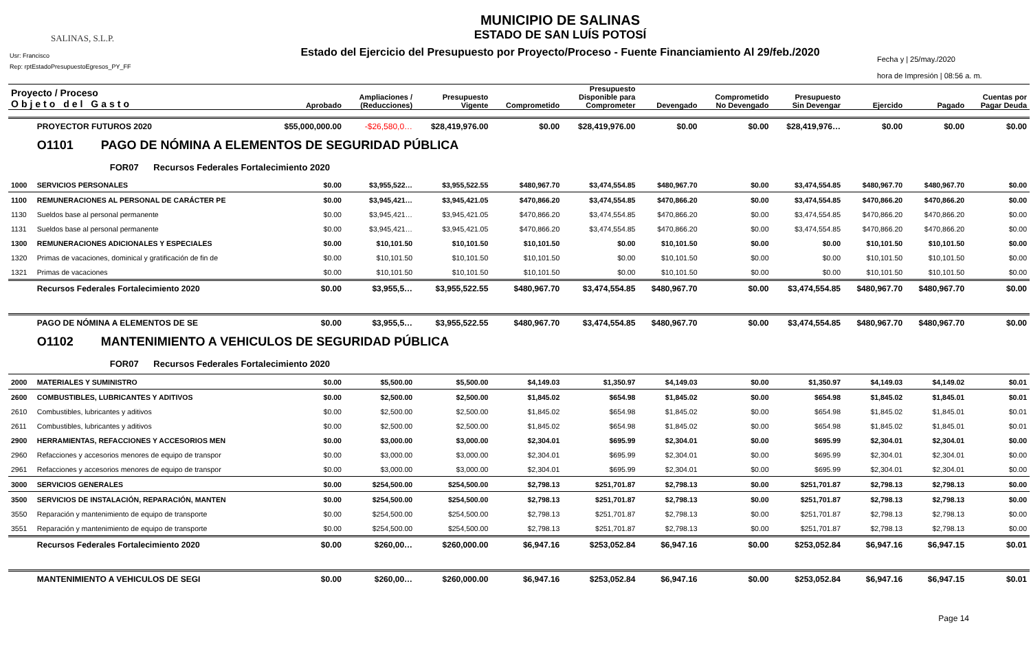SALINAS, S.L.P.
Usr: Francisco
Rep: rptEstadoPresupuestoEgresos_PY_FF
MUNICIPIO DE SALINAS
ESTADO DE SAN LUÍS POTOSÍ
Estado del Ejercicio del Presupuesto por Proyecto/Proceso - Fuente Financiamiento Al 29/feb./2020
Fecha y | 25/may./2020
hora de Impresión | 08:56 a. m.
| Proyecto / Proceso Objeto del Gasto | | Aprobado | Ampliaciones / (Reducciones) | Presupuesto Vigente | Comprometido | Presupuesto Disponible para Comprometer | Devengado | Comprometido No Devengado | Presupuesto Sin Devengar | Ejercido | Pagado | Cuentas por Pagar Deuda |
| --- | --- | --- | --- | --- | --- | --- | --- | --- | --- | --- | --- | --- |
| | PROYECTOR FUTUROS 2020 | $55,000,000.00 | -$26,580,0… | $28,419,976.00 | $0.00 | $28,419,976.00 | $0.00 | $0.00 | $28,419,976… | $0.00 | $0.00 | $0.00 |
| | O1101 PAGO DE NÓMINA A ELEMENTOS DE SEGURIDAD PÚBLICA | | | | | | | | | | | |
| | FOR07 Recursos Federales Fortalecimiento 2020 | | | | | | | | | | | |
| 1000 | SERVICIOS PERSONALES | $0.00 | $3,955,522… | $3,955,522.55 | $480,967.70 | $3,474,554.85 | $480,967.70 | $0.00 | $3,474,554.85 | $480,967.70 | $480,967.70 | $0.00 |
| 1100 | REMUNERACIONES AL PERSONAL DE CARÁCTER PE | $0.00 | $3,945,421… | $3,945,421.05 | $470,866.20 | $3,474,554.85 | $470,866.20 | $0.00 | $3,474,554.85 | $470,866.20 | $470,866.20 | $0.00 |
| 1130 | Sueldos base al personal permanente | $0.00 | $3,945,421… | $3,945,421.05 | $470,866.20 | $3,474,554.85 | $470,866.20 | $0.00 | $3,474,554.85 | $470,866.20 | $470,866.20 | $0.00 |
| 1131 | Sueldos base al personal permanente | $0.00 | $3,945,421… | $3,945,421.05 | $470,866.20 | $3,474,554.85 | $470,866.20 | $0.00 | $3,474,554.85 | $470,866.20 | $470,866.20 | $0.00 |
| 1300 | REMUNERACIONES ADICIONALES Y ESPECIALES | $0.00 | $10,101.50 | $10,101.50 | $10,101.50 | $0.00 | $10,101.50 | $0.00 | $0.00 | $10,101.50 | $10,101.50 | $0.00 |
| 1320 | Primas de vacaciones, dominical y gratificación de fin de | $0.00 | $10,101.50 | $10,101.50 | $10,101.50 | $0.00 | $10,101.50 | $0.00 | $0.00 | $10,101.50 | $10,101.50 | $0.00 |
| 1321 | Primas de vacaciones | $0.00 | $10,101.50 | $10,101.50 | $10,101.50 | $0.00 | $10,101.50 | $0.00 | $0.00 | $10,101.50 | $10,101.50 | $0.00 |
| | Recursos Federales Fortalecimiento 2020 | $0.00 | $3,955,5… | $3,955,522.55 | $480,967.70 | $3,474,554.85 | $480,967.70 | $0.00 | $3,474,554.85 | $480,967.70 | $480,967.70 | $0.00 |
| | PAGO DE NÓMINA A ELEMENTOS DE SE | $0.00 | $3,955,5… | $3,955,522.55 | $480,967.70 | $3,474,554.85 | $480,967.70 | $0.00 | $3,474,554.85 | $480,967.70 | $480,967.70 | $0.00 |
| | O1102 MANTENIMIENTO A VEHICULOS DE SEGURIDAD PÚBLICA | | | | | | | | | | | |
| | FOR07 Recursos Federales Fortalecimiento 2020 | | | | | | | | | | | |
| 2000 | MATERIALES Y SUMINISTRO | $0.00 | $5,500.00 | $5,500.00 | $4,149.03 | $1,350.97 | $4,149.03 | $0.00 | $1,350.97 | $4,149.03 | $4,149.02 | $0.01 |
| 2600 | COMBUSTIBLES, LUBRICANTES Y ADITIVOS | $0.00 | $2,500.00 | $2,500.00 | $1,845.02 | $654.98 | $1,845.02 | $0.00 | $654.98 | $1,845.02 | $1,845.01 | $0.01 |
| 2610 | Combustibles, lubricantes y aditivos | $0.00 | $2,500.00 | $2,500.00 | $1,845.02 | $654.98 | $1,845.02 | $0.00 | $654.98 | $1,845.02 | $1,845.01 | $0.01 |
| 2611 | Combustibles, lubricantes y aditivos | $0.00 | $2,500.00 | $2,500.00 | $1,845.02 | $654.98 | $1,845.02 | $0.00 | $654.98 | $1,845.02 | $1,845.01 | $0.01 |
| 2900 | HERRAMIENTAS, REFACCIONES Y ACCESORIOS MEN | $0.00 | $3,000.00 | $3,000.00 | $2,304.01 | $695.99 | $2,304.01 | $0.00 | $695.99 | $2,304.01 | $2,304.01 | $0.00 |
| 2960 | Refacciones y accesorios menores de equipo de transpor | $0.00 | $3,000.00 | $3,000.00 | $2,304.01 | $695.99 | $2,304.01 | $0.00 | $695.99 | $2,304.01 | $2,304.01 | $0.00 |
| 2961 | Refacciones y accesorios menores de equipo de transpor | $0.00 | $3,000.00 | $3,000.00 | $2,304.01 | $695.99 | $2,304.01 | $0.00 | $695.99 | $2,304.01 | $2,304.01 | $0.00 |
| 3000 | SERVICIOS GENERALES | $0.00 | $254,500.00 | $254,500.00 | $2,798.13 | $251,701.87 | $2,798.13 | $0.00 | $251,701.87 | $2,798.13 | $2,798.13 | $0.00 |
| 3500 | SERVICIOS DE INSTALACIÓN, REPARACIÓN, MANTEN | $0.00 | $254,500.00 | $254,500.00 | $2,798.13 | $251,701.87 | $2,798.13 | $0.00 | $251,701.87 | $2,798.13 | $2,798.13 | $0.00 |
| 3550 | Reparación y mantenimiento de equipo de transporte | $0.00 | $254,500.00 | $254,500.00 | $2,798.13 | $251,701.87 | $2,798.13 | $0.00 | $251,701.87 | $2,798.13 | $2,798.13 | $0.00 |
| 3551 | Reparación y mantenimiento de equipo de transporte | $0.00 | $254,500.00 | $254,500.00 | $2,798.13 | $251,701.87 | $2,798.13 | $0.00 | $251,701.87 | $2,798.13 | $2,798.13 | $0.00 |
| | Recursos Federales Fortalecimiento 2020 | $0.00 | $260,00… | $260,000.00 | $6,947.16 | $253,052.84 | $6,947.16 | $0.00 | $253,052.84 | $6,947.16 | $6,947.15 | $0.01 |
| | MANTENIMIENTO A VEHICULOS DE SEGI | $0.00 | $260,00… | $260,000.00 | $6,947.16 | $253,052.84 | $6,947.16 | $0.00 | $253,052.84 | $6,947.16 | $6,947.15 | $0.01 |
Page 14